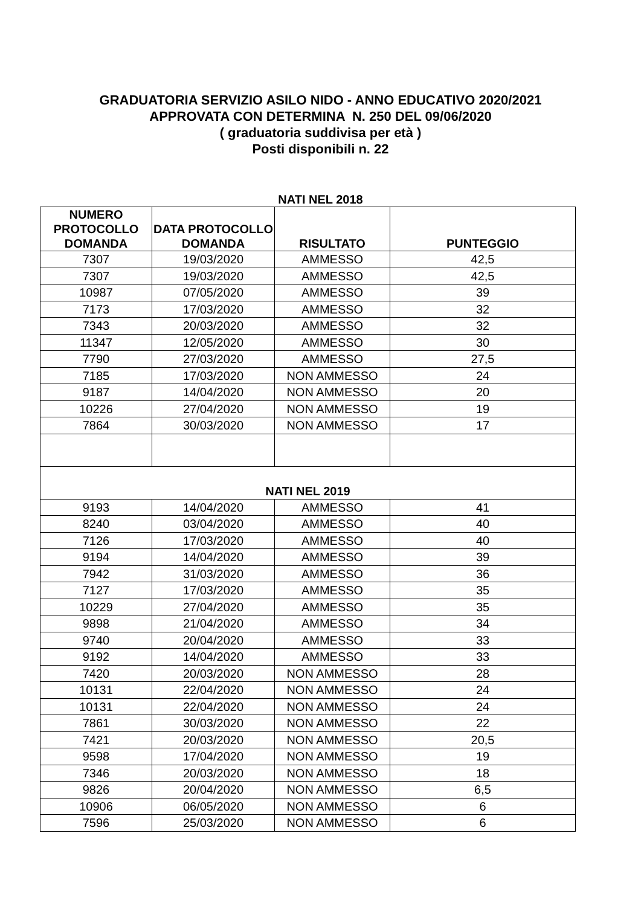GRADUATORIA SERVIZIO ASILO NIDO - ANNO EDUCATIVO 2020/2021
APPROVATA CON DETERMINA N. 250 DEL 09/06/2020
( graduatoria suddivisa per età )
Posti disponibili n. 22
NATI NEL 2018
| NUMERO PROTOCOLLO DOMANDA | DATA PROTOCOLLO DOMANDA | RISULTATO | PUNTEGGIO |
| --- | --- | --- | --- |
| 7307 | 19/03/2020 | AMMESSO | 42,5 |
| 7307 | 19/03/2020 | AMMESSO | 42,5 |
| 10987 | 07/05/2020 | AMMESSO | 39 |
| 7173 | 17/03/2020 | AMMESSO | 32 |
| 7343 | 20/03/2020 | AMMESSO | 32 |
| 11347 | 12/05/2020 | AMMESSO | 30 |
| 7790 | 27/03/2020 | AMMESSO | 27,5 |
| 7185 | 17/03/2020 | NON AMMESSO | 24 |
| 9187 | 14/04/2020 | NON AMMESSO | 20 |
| 10226 | 27/04/2020 | NON AMMESSO | 19 |
| 7864 | 30/03/2020 | NON AMMESSO | 17 |
| NATI NEL 2019 | | | |
| 9193 | 14/04/2020 | AMMESSO | 41 |
| 8240 | 03/04/2020 | AMMESSO | 40 |
| 7126 | 17/03/2020 | AMMESSO | 40 |
| 9194 | 14/04/2020 | AMMESSO | 39 |
| 7942 | 31/03/2020 | AMMESSO | 36 |
| 7127 | 17/03/2020 | AMMESSO | 35 |
| 10229 | 27/04/2020 | AMMESSO | 35 |
| 9898 | 21/04/2020 | AMMESSO | 34 |
| 9740 | 20/04/2020 | AMMESSO | 33 |
| 9192 | 14/04/2020 | AMMESSO | 33 |
| 7420 | 20/03/2020 | NON AMMESSO | 28 |
| 10131 | 22/04/2020 | NON AMMESSO | 24 |
| 10131 | 22/04/2020 | NON AMMESSO | 24 |
| 7861 | 30/03/2020 | NON AMMESSO | 22 |
| 7421 | 20/03/2020 | NON AMMESSO | 20,5 |
| 9598 | 17/04/2020 | NON AMMESSO | 19 |
| 7346 | 20/03/2020 | NON AMMESSO | 18 |
| 9826 | 20/04/2020 | NON AMMESSO | 6,5 |
| 10906 | 06/05/2020 | NON AMMESSO | 6 |
| 7596 | 25/03/2020 | NON AMMESSO | 6 |